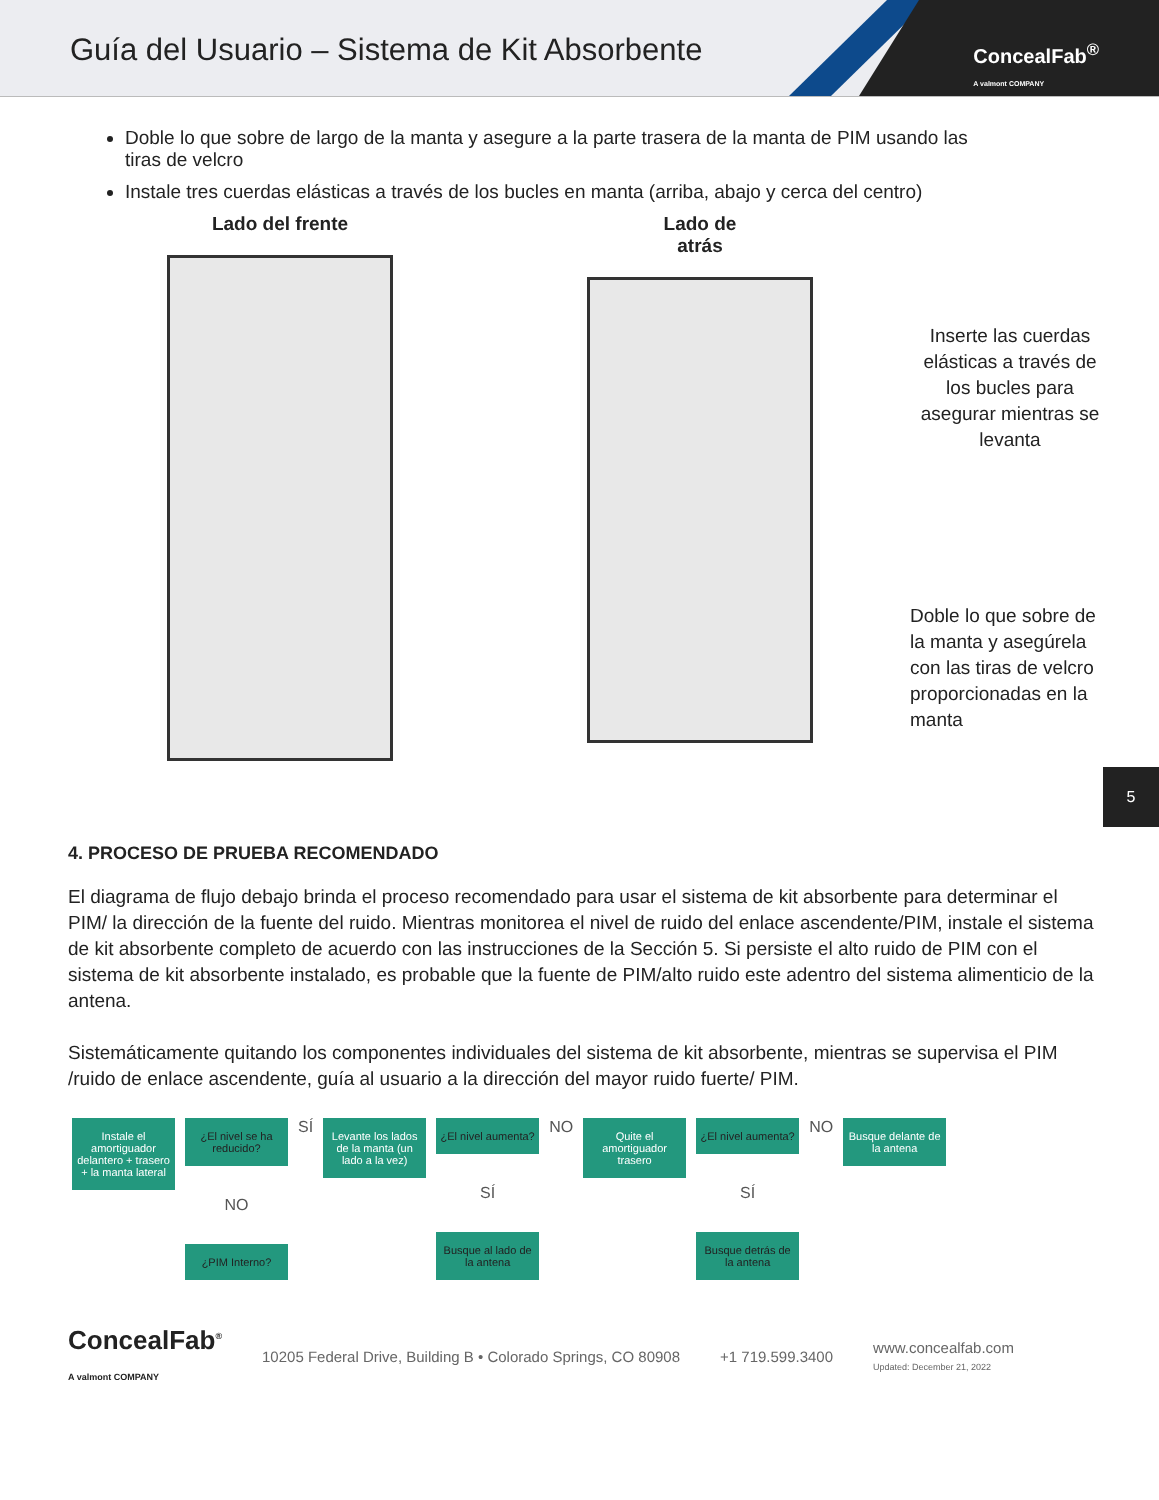Guía del Usuario – Sistema de Kit Absorbente
ConcealFab<sup>®</sup>
A valmont COMPANY
Doble lo que sobre de largo de la manta y asegure a la parte trasera de la manta de PIM usando las tiras de velcro
Instale tres cuerdas elásticas a través de los bucles en manta (arriba, abajo y cerca del centro)
Lado del frente Lado de
atrás
Inserte las cuerdas elásticas a través de los bucles para asegurar mientras se levanta
Doble lo que sobre de la manta y asegúrela con las tiras de velcro proporcionadas en la manta
5
4. PROCESO DE PRUEBA RECOMENDADO
El diagrama de flujo debajo brinda el proceso recomendado para usar el sistema de kit absorbente para determinar el PIM/ la dirección de la fuente del ruido. Mientras monitorea el nivel de ruido del enlace ascendente/PIM, instale el sistema de kit absorbente completo de acuerdo con las instrucciones de la Sección 5. Si persiste el alto ruido de PIM con el sistema de kit absorbente instalado, es probable que la fuente de PIM/alto ruido este adentro del sistema alimenticio de la antena.
Sistemáticamente quitando los componentes individuales del sistema de kit absorbente, mientras se supervisa el PIM /ruido de enlace ascendente, guía al usuario a la dirección del mayor ruido fuerte/ PIM.
Instale el amortiguador delantero + trasero + la manta lateral
¿El nivel se ha reducido?
NO
¿PIM Interno?
SÍ
Levante los lados de la manta (un lado a la vez)
¿El nivel aumenta?
SÍ
Busque al lado de la antena
NO
Quite el amortiguador trasero
¿El nivel aumenta?
SÍ
Busque detrás de la antena
NO
Busque delante de la antena
ConcealFab<sup>®</sup>
A valmont COMPANY
10205 Federal Drive, Building B • Colorado Springs, CO 80908 +1 719.599.3400 www.concealfab.com
Updated: December 21, 2022